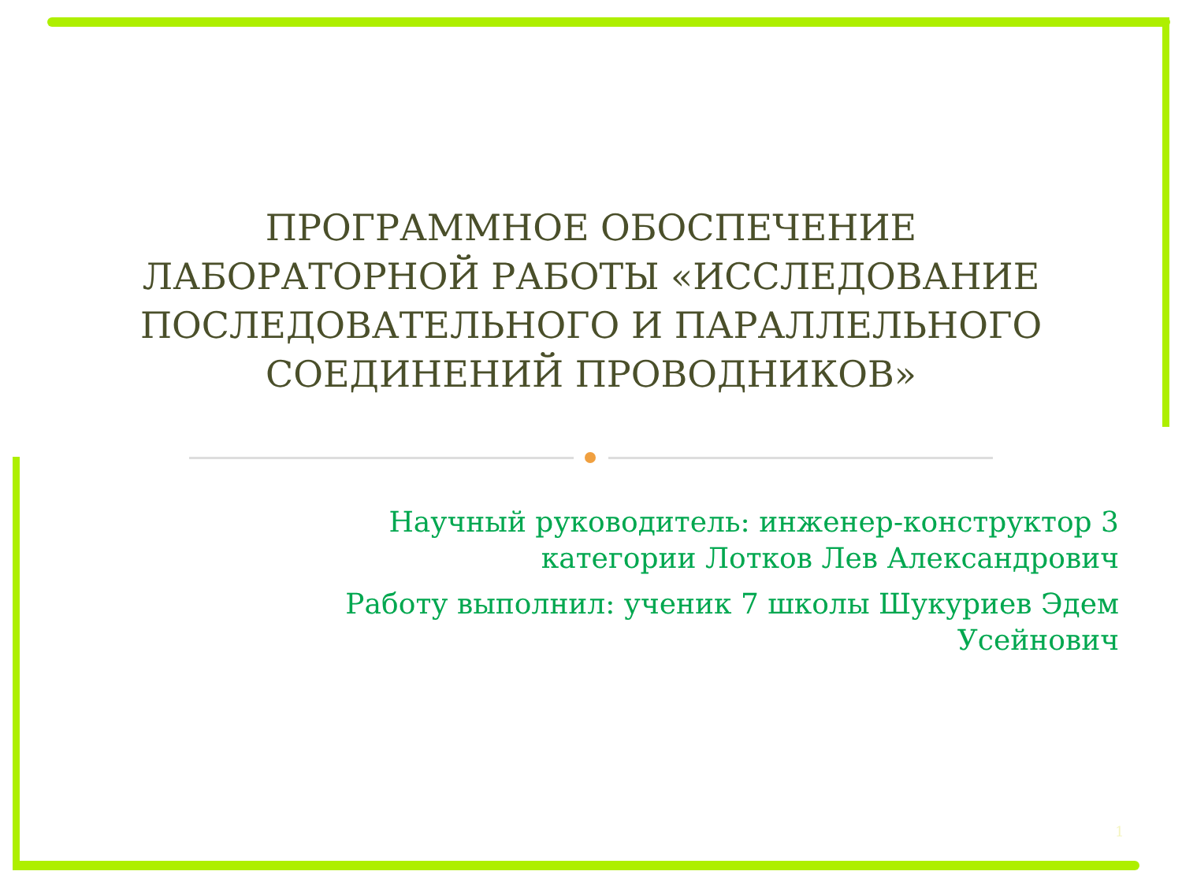ПРОГРАММНОЕ ОБОСПЕЧЕНИЕ ЛАБОРАТОРНОЙ РАБОТЫ «ИССЛЕДОВАНИЕ ПОСЛЕДОВАТЕЛЬНОГО И ПАРАЛЛЕЛЬНОГО СОЕДИНЕНИЙ ПРОВОДНИКОВ»
Научный руководитель: инженер-конструктор 3 категории Лотков Лев Александрович
Работу выполнил: ученик 7 школы Шукуриев Эдем Усейнович
1